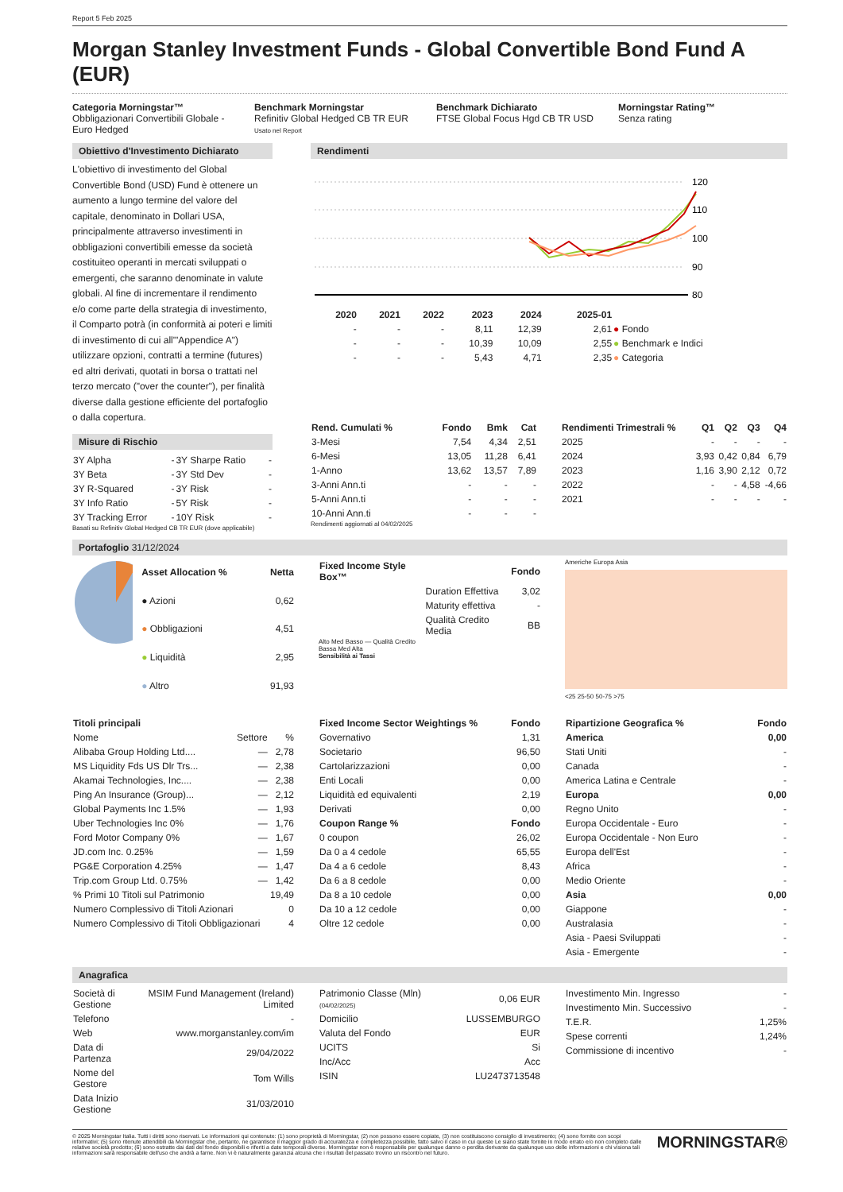Report 5 Feb 2025
Morgan Stanley Investment Funds - Global Convertible Bond Fund A (EUR)
Categoria Morningstar™
Obbligazionari Convertibili Globale - Euro Hedged
Benchmark Morningstar
Refinitiv Global Hedged CB TR EUR
Usato nel Report
Benchmark Dichiarato
FTSE Global Focus Hgd CB TR USD
Morningstar Rating™
Senza rating
Obiettivo d'Investimento Dichiarato
L'obiettivo di investimento del Global Convertible Bond (USD) Fund è ottenere un aumento a lungo termine del valore del capitale, denominato in Dollari USA, principalmente attraverso investimenti in obbligazioni convertibili emesse da società costituiteo operanti in mercati sviluppati o emergenti, che saranno denominate in valute globali. Al fine di incrementare il rendimento e/o come parte della strategia di investimento, il Comparto potrà (in conformità ai poteri e limiti di investimento di cui all'"Appendice A") utilizzare opzioni, contratti a termine (futures) ed altri derivati, quotati in borsa o trattati nel terzo mercato ("over the counter"), per finalità diverse dalla gestione efficiente del portafoglio o dalla copertura.
Misure di Rischio
| 3Y Alpha | - | 3Y Sharpe Ratio | - |
| 3Y Beta | - | 3Y Std Dev | - |
| 3Y R-Squared | - | 3Y Risk | - |
| 3Y Info Ratio | - | 5Y Risk | - |
| 3Y Tracking Error | - | 10Y Risk | - |
Basati su Refinitiv Global Hedged CB TR EUR (dove applicabile)
Rendimenti
120
110
100
90
80
| | 2020 | 2021 | 2022 | 2023 | 2024 | 2025-01 | |
| --- | --- | --- | --- | --- | --- | --- | --- |
| | - | - | - | 8,11 | 12,39 | 2,61 | ● Fondo |
| | - | - | - | 10,39 | 10,09 | 2,55 | ● Benchmark e Indici |
| | - | - | - | 5,43 | 4,71 | 2,35 | ● Categoria |
| Rend. Cumulati % | Fondo | Bmk | Cat |
| --- | --- | --- | --- |
| 3-Mesi | 7,54 | 4,34 | 2,51 |
| 6-Mesi | 13,05 | 11,28 | 6,41 |
| 1-Anno | 13,62 | 13,57 | 7,89 |
| 3-Anni Ann.ti | - | - | - |
| 5-Anni Ann.ti | - | - | - |
| 10-Anni Ann.ti | - | - | - |
Rendimenti aggiornati al 04/02/2025
| Rendimenti Trimestrali % | Q1 | Q2 | Q3 | Q4 |
| --- | --- | --- | --- | --- |
| 2025 | - | - | - | - |
| 2024 | 3,93 | 0,42 | 0,84 | 6,79 |
| 2023 | 1,16 | 3,90 | 2,12 | 0,72 |
| 2022 | - | - | 4,58 | -4,66 |
| 2021 | - | - | - | - |
Portafoglio 31/12/2024
| Asset Allocation % | Netta |
| --- | --- |
| ● Azioni | 0,62 |
| ● Obbligazioni | 4,51 |
| ● Liquidità | 2,95 |
| ● Altro | 91,93 |
| Fixed Income Style Box™ | | Fondo |
| --- | --- | --- |
| | Duration Effettiva | 3,02 |
| | Maturity effettiva | - |
| | Qualità Credito Media | BB |
Alto Med Basso — Qualità Credito
Bassa Med Alta
Sensibilità ai Tassi
Americhe Europa Asia
<25 25-50 50-75 >75
| Titoli principali | | |
| --- | --- | --- |
| Nome | Settore | % |
| Alibaba Group Holding Ltd.... | — | 2,78 |
| MS Liquidity Fds US Dlr Trs... | — | 2,38 |
| Akamai Technologies, Inc.... | — | 2,38 |
| Ping An Insurance (Group)... | — | 2,12 |
| Global Payments Inc 1.5% | — | 1,93 |
| Uber Technologies Inc 0% | — | 1,76 |
| Ford Motor Company 0% | — | 1,67 |
| JD.com Inc. 0.25% | — | 1,59 |
| PG&E Corporation 4.25% | — | 1,47 |
| Trip.com Group Ltd. 0.75% | — | 1,42 |
| % Primi 10 Titoli sul Patrimonio | | 19,49 |
| Numero Complessivo di Titoli Azionari | | 0 |
| Numero Complessivo di Titoli Obbligazionari | | 4 |
| Fixed Income Sector Weightings % | Fondo |
| --- | --- |
| Governativo | 1,31 |
| Societario | 96,50 |
| Cartolarizzazioni | 0,00 |
| Enti Locali | 0,00 |
| Liquidità ed equivalenti | 2,19 |
| Derivati | 0,00 |
| Coupon Range % | Fondo |
| 0 coupon | 26,02 |
| Da 0 a 4 cedole | 65,55 |
| Da 4 a 6 cedole | 8,43 |
| Da 6 a 8 cedole | 0,00 |
| Da 8 a 10 cedole | 0,00 |
| Da 10 a 12 cedole | 0,00 |
| Oltre 12 cedole | 0,00 |
| Ripartizione Geografica % | Fondo |
| --- | --- |
| America | 0,00 |
| Stati Uniti | - |
| Canada | - |
| America Latina e Centrale | - |
| Europa | 0,00 |
| Regno Unito | - |
| Europa Occidentale - Euro | - |
| Europa Occidentale - Non Euro | - |
| Europa dell'Est | - |
| Africa | - |
| Medio Oriente | - |
| Asia | 0,00 |
| Giappone | - |
| Australasia | - |
| Asia - Paesi Sviluppati | - |
| Asia - Emergente | - |
Anagrafica
| Società di Gestione | MSIM Fund Management (Ireland) Limited |
| Telefono | - |
| Web | www.morganstanley.com/im |
| Data di Partenza | 29/04/2022 |
| Nome del Gestore | Tom Wills |
| Data Inizio Gestione | 31/03/2010 |
| Patrimonio Classe (Mln) (04/02/2025) | 0,06 EUR |
| Domicilio | LUSSEMBURGO |
| Valuta del Fondo | EUR |
| UCITS | Si |
| Inc/Acc | Acc |
| ISIN | LU2473713548 |
| Investimento Min. Ingresso | - |
| Investimento Min. Successivo | - |
| T.E.R. | 1,25% |
| Spese correnti | 1,24% |
| Commissione di incentivo | - |
© 2025 Morningstar Italia. Tutti i diritti sono riservati. Le informazioni qui contenute: (1) sono proprietà di Morningstar, (2) non possono essere copiate, (3) non costituiscono consiglio di investimento; (4) sono fornite con scopi informativi; (5) sono ritenute attendibili da Morningstar che, pertanto, ne garantisce il maggior grado di accuratezza e completezza possibile, fatto salvo il caso in cui queste Le siano state fornite in modo errato e/o non completo dalle relative società prodotto; (6) sono estratte dai dati del fondo disponibili e riferiti a date temporali diverse. Morningstar non è responsabile per qualunque danno o perdita derivante da qualunque uso delle informazioni e chi visiona tali informazioni sarà responsabile dell'uso che andrà a farne. Non vi è naturalmente garanzia alcuna che i risultati del passato trovino un riscontro nel futuro.
MORNINGSTAR®